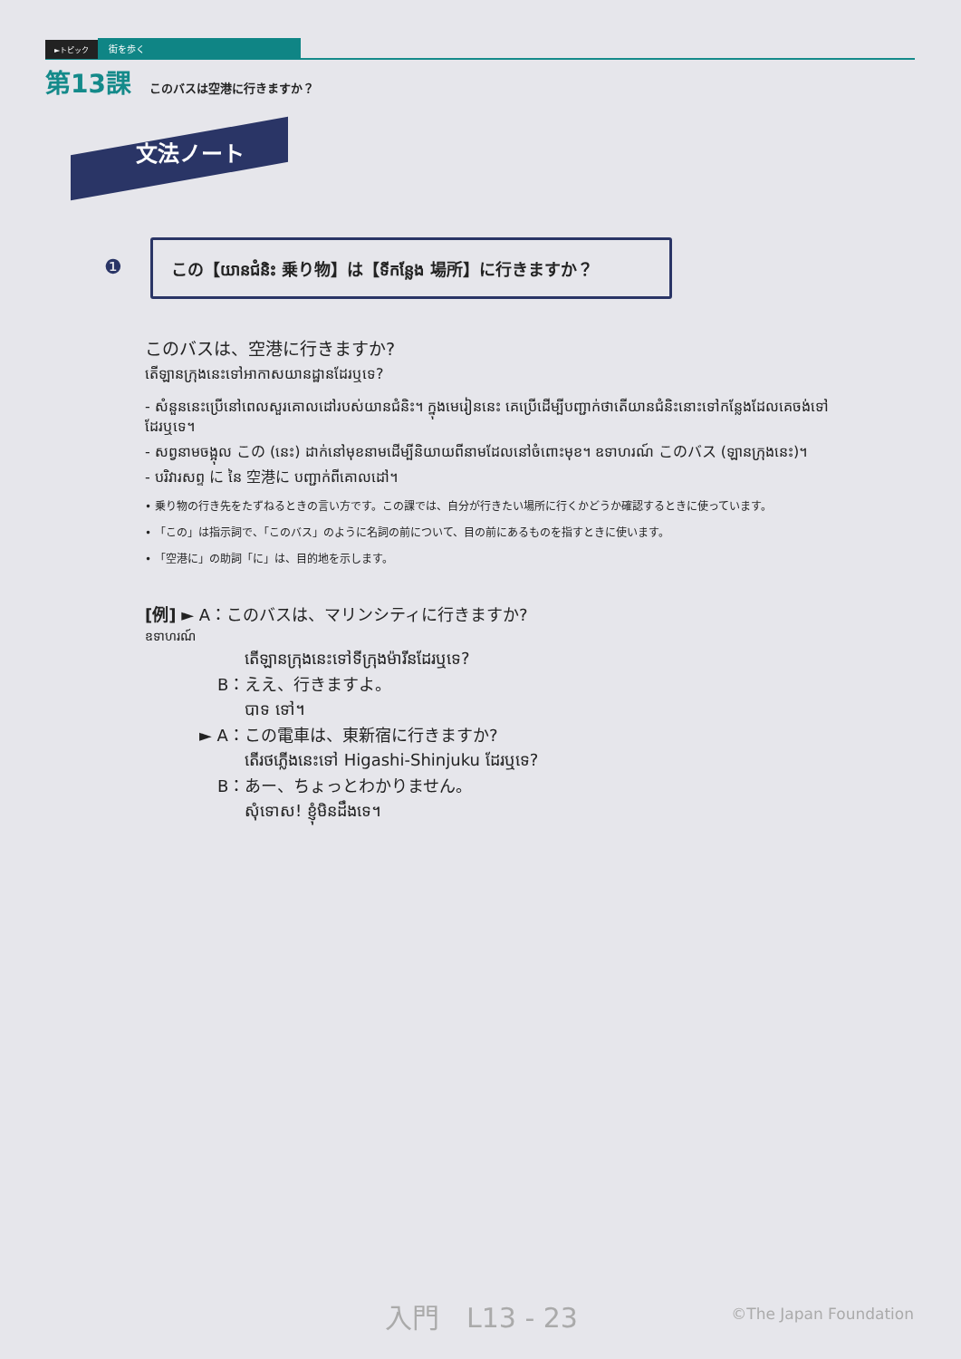►トピック 街を歩く
第13課 このバスは空港に行きますか？
文法ノート
❶
この【យានជំនិះ 乗り物】は【ទីកន្លែង 場所】に行きますか？
このバスは、空港に行きますか?
តើឡានក្រុងនេះទៅអាកាសយានដ្ឋានដែរឬទេ?
- សំនួននេះប្រើនៅពេលសួរគោលដៅរបស់យានជំនិះ។ ក្នុងមេរៀននេះ គេប្រើដើម្បីបញ្ជាក់ថាតើយានជំនិះនោះទៅកន្លែងដែលគេចង់ទៅដែរឬទេ។
- សព្វនាមចង្អុល この (នេះ) ដាក់នៅមុខនាមដើម្បីនិយាយពីនាមដែលនៅចំពោះមុខ។ ឧទាហរណ៍ このバス (ឡានក្រុងនេះ)។
- បរិវារសព្ទ に នៃ 空港に បញ្ជាក់ពីគោលដៅ។
• 乗り物の行き先をたずねるときの言い方です。この課では、自分が行きたい場所に行くかどうか確認するときに使っています。
• 「この」は指示詞で、「このバス」のように名詞の前について、目の前にあるものを指すときに使います。
• 「空港に」の助詞「に」は、目的地を示します。
[例] ► A：このバスは、マリンシティに行きますか?
ឧទាហរណ៍
តើឡានក្រុងនេះទៅទីក្រុងម៉ារីនដែរឬទេ?
B：ええ、行きますよ。
បាទ ទៅ។
► A：この電車は、東新宿に行きますか?
តើរថភ្លើងនេះទៅ Higashi-Shinjuku ដែរឬទេ?
B：あー、ちょっとわかりません。
សុំទោស! ខ្ញុំមិនដឹងទេ។
入門　L13 - 23 ©The Japan Foundation